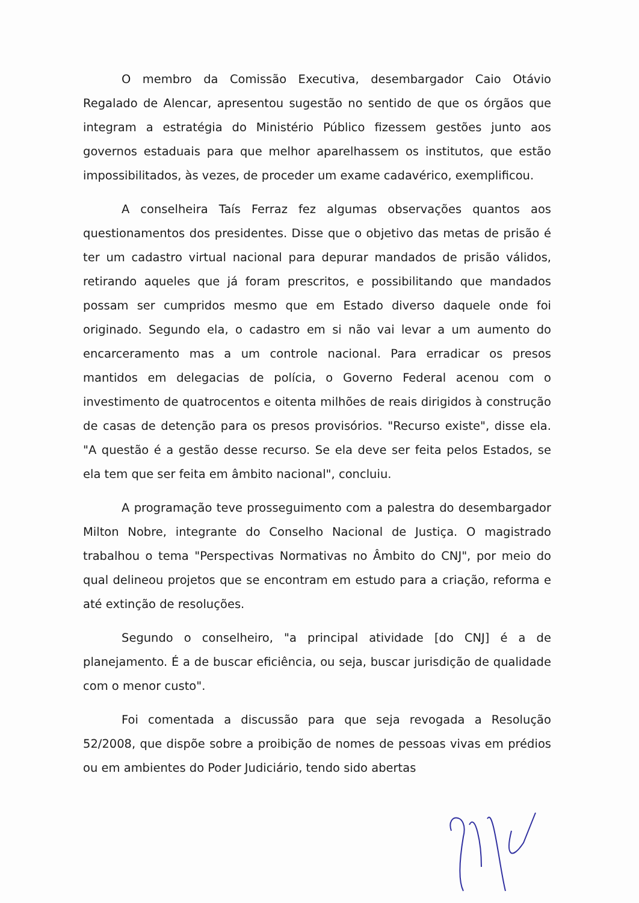O membro da Comissão Executiva, desembargador Caio Otávio Regalado de Alencar, apresentou sugestão no sentido de que os órgãos que integram a estratégia do Ministério Público fizessem gestões junto aos governos estaduais para que melhor aparelhassem os institutos, que estão impossibilitados, às vezes, de proceder um exame cadavérico, exemplificou.
A conselheira Taís Ferraz fez algumas observações quantos aos questionamentos dos presidentes. Disse que o objetivo das metas de prisão é ter um cadastro virtual nacional para depurar mandados de prisão válidos, retirando aqueles que já foram prescritos, e possibilitando que mandados possam ser cumpridos mesmo que em Estado diverso daquele onde foi originado. Segundo ela, o cadastro em si não vai levar a um aumento do encarceramento mas a um controle nacional. Para erradicar os presos mantidos em delegacias de polícia, o Governo Federal acenou com o investimento de quatrocentos e oitenta milhões de reais dirigidos à construção de casas de detenção para os presos provisórios. "Recurso existe", disse ela. "A questão é a gestão desse recurso. Se ela deve ser feita pelos Estados, se ela tem que ser feita em âmbito nacional", concluiu.
A programação teve prosseguimento com a palestra do desembargador Milton Nobre, integrante do Conselho Nacional de Justiça. O magistrado trabalhou o tema "Perspectivas Normativas no Âmbito do CNJ", por meio do qual delineou projetos que se encontram em estudo para a criação, reforma e até extinção de resoluções.
Segundo o conselheiro, "a principal atividade [do CNJ] é a de planejamento. É a de buscar eficiência, ou seja, buscar jurisdição de qualidade com o menor custo".
Foi comentada a discussão para que seja revogada a Resolução 52/2008, que dispõe sobre a proibição de nomes de pessoas vivas em prédios ou em ambientes do Poder Judiciário, tendo sido abertas